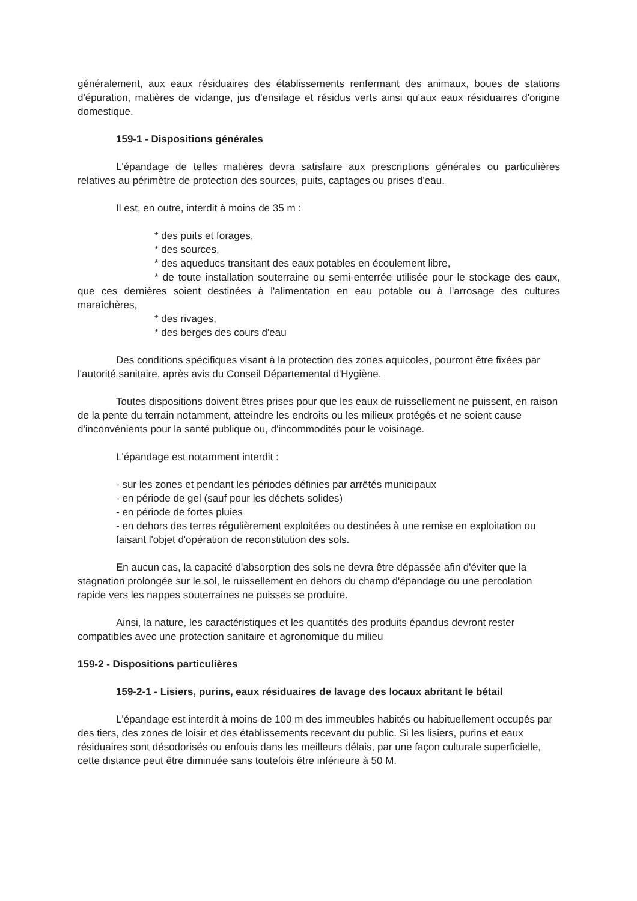généralement, aux eaux résiduaires des établissements renfermant des animaux, boues de stations d'épuration, matières de vidange, jus d'ensilage et résidus verts ainsi qu'aux eaux résiduaires d'origine domestique.
159-1 - Dispositions générales
L'épandage de telles matières devra satisfaire aux prescriptions générales ou particulières relatives au périmètre de protection des sources, puits, captages ou prises d'eau.
Il est, en outre, interdit à moins de 35 m :
* des puits et forages,
* des sources,
* des aqueducs transitant des eaux potables en écoulement libre,
* de toute installation souterraine ou semi-enterrée utilisée pour le stockage des eaux, que ces dernières soient destinées à l'alimentation en eau potable ou à l'arrosage des cultures maraîchères,
* des rivages,
* des berges des cours d'eau
Des conditions spécifiques visant à la protection des zones aquicoles, pourront être fixées par l'autorité sanitaire, après avis du Conseil Départemental d'Hygiène.
Toutes dispositions doivent êtres prises pour que les eaux de ruissellement ne puissent, en raison de la pente du terrain notamment, atteindre les endroits ou les milieux protégés et ne soient cause d'inconvénients pour la santé publique ou, d'incommodités pour le voisinage.
L'épandage est notamment interdit :
- sur les zones et pendant les périodes définies par arrêtés municipaux
- en période de gel (sauf pour les déchets solides)
- en période de fortes pluies
- en dehors des terres régulièrement exploitées ou destinées à une remise en exploitation ou faisant l'objet d'opération de reconstitution des sols.
En aucun cas, la capacité d'absorption des sols ne devra être dépassée afin d'éviter que la stagnation prolongée sur le sol, le ruissellement en dehors du champ d'épandage ou une percolation rapide vers les nappes souterraines ne puisses se produire.
Ainsi, la nature, les caractéristiques et les quantités des produits épandus devront rester compatibles avec une protection sanitaire et agronomique du milieu
159-2 - Dispositions particulières
159-2-1 - Lisiers, purins, eaux résiduaires de lavage des locaux abritant le bétail
L'épandage est interdit à moins de 100 m des immeubles habités ou habituellement occupés par des tiers, des zones de loisir et des établissements recevant du public. Si les lisiers, purins et eaux résiduaires sont désodorisés ou enfouis dans les meilleurs délais, par une façon culturale superficielle, cette distance peut être diminuée sans toutefois être inférieure à 50 M.